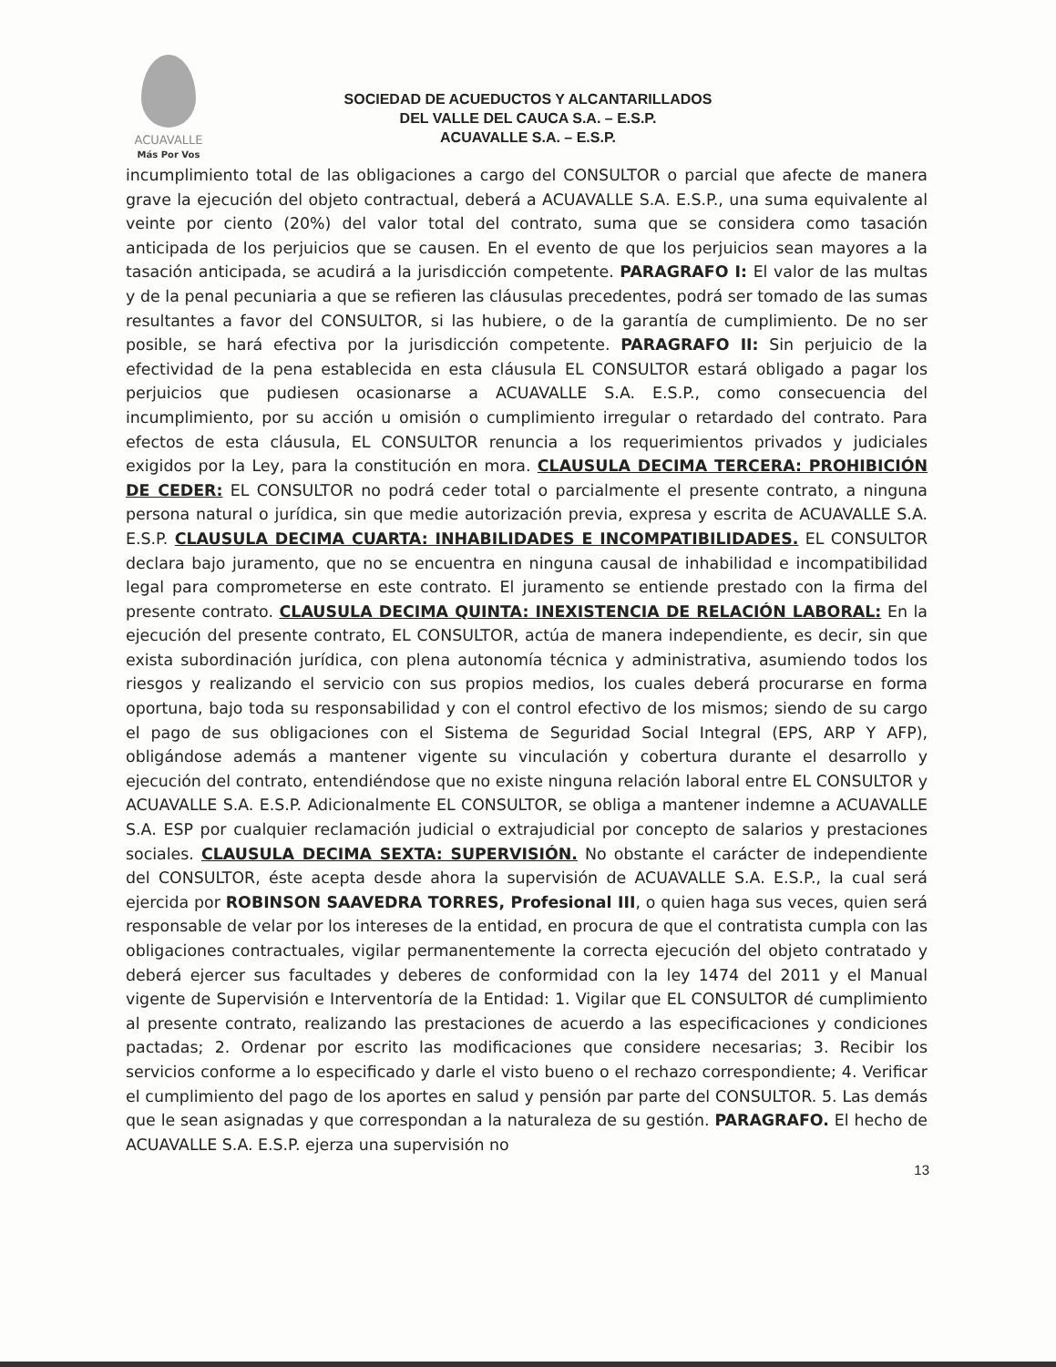ACUAVALLE
Más Por Vos
SOCIEDAD DE ACUEDUCTOS Y ALCANTARILLADOS
DEL VALLE DEL CAUCA S.A. – E.S.P.
ACUAVALLE S.A. – E.S.P.
incumplimiento total de las obligaciones a cargo del CONSULTOR o parcial que afecte de manera grave la ejecución del objeto contractual, deberá a ACUAVALLE S.A. E.S.P., una suma equivalente al veinte por ciento (20%) del valor total del contrato, suma que se considera como tasación anticipada de los perjuicios que se causen. En el evento de que los perjuicios sean mayores a la tasación anticipada, se acudirá a la jurisdicción competente. PARAGRAFO I: El valor de las multas y de la penal pecuniaria a que se refieren las cláusulas precedentes, podrá ser tomado de las sumas resultantes a favor del CONSULTOR, si las hubiere, o de la garantía de cumplimiento. De no ser posible, se hará efectiva por la jurisdicción competente. PARAGRAFO II: Sin perjuicio de la efectividad de la pena establecida en esta cláusula EL CONSULTOR estará obligado a pagar los perjuicios que pudiesen ocasionarse a ACUAVALLE S.A. E.S.P., como consecuencia del incumplimiento, por su acción u omisión o cumplimiento irregular o retardado del contrato. Para efectos de esta cláusula, EL CONSULTOR renuncia a los requerimientos privados y judiciales exigidos por la Ley, para la constitución en mora. CLAUSULA DECIMA TERCERA: PROHIBICIÓN DE CEDER: EL CONSULTOR no podrá ceder total o parcialmente el presente contrato, a ninguna persona natural o jurídica, sin que medie autorización previa, expresa y escrita de ACUAVALLE S.A. E.S.P. CLAUSULA DECIMA CUARTA: INHABILIDADES E INCOMPATIBILIDADES. EL CONSULTOR declara bajo juramento, que no se encuentra en ninguna causal de inhabilidad e incompatibilidad legal para comprometerse en este contrato. El juramento se entiende prestado con la firma del presente contrato. CLAUSULA DECIMA QUINTA: INEXISTENCIA DE RELACIÓN LABORAL: En la ejecución del presente contrato, EL CONSULTOR, actúa de manera independiente, es decir, sin que exista subordinación jurídica, con plena autonomía técnica y administrativa, asumiendo todos los riesgos y realizando el servicio con sus propios medios, los cuales deberá procurarse en forma oportuna, bajo toda su responsabilidad y con el control efectivo de los mismos; siendo de su cargo el pago de sus obligaciones con el Sistema de Seguridad Social Integral (EPS, ARP Y AFP), obligándose además a mantener vigente su vinculación y cobertura durante el desarrollo y ejecución del contrato, entendiéndose que no existe ninguna relación laboral entre EL CONSULTOR y ACUAVALLE S.A. E.S.P. Adicionalmente EL CONSULTOR, se obliga a mantener indemne a ACUAVALLE S.A. ESP por cualquier reclamación judicial o extrajudicial por concepto de salarios y prestaciones sociales. CLAUSULA DECIMA SEXTA: SUPERVISIÓN. No obstante el carácter de independiente del CONSULTOR, éste acepta desde ahora la supervisión de ACUAVALLE S.A. E.S.P., la cual será ejercida por ROBINSON SAAVEDRA TORRES, Profesional III, o quien haga sus veces, quien será responsable de velar por los intereses de la entidad, en procura de que el contratista cumpla con las obligaciones contractuales, vigilar permanentemente la correcta ejecución del objeto contratado y deberá ejercer sus facultades y deberes de conformidad con la ley 1474 del 2011 y el Manual vigente de Supervisión e Interventoría de la Entidad: 1. Vigilar que EL CONSULTOR dé cumplimiento al presente contrato, realizando las prestaciones de acuerdo a las especificaciones y condiciones pactadas; 2. Ordenar por escrito las modificaciones que considere necesarias; 3. Recibir los servicios conforme a lo especificado y darle el visto bueno o el rechazo correspondiente; 4. Verificar el cumplimiento del pago de los aportes en salud y pensión par parte del CONSULTOR. 5. Las demás que le sean asignadas y que correspondan a la naturaleza de su gestión. PARAGRAFO. El hecho de ACUAVALLE S.A. E.S.P. ejerza una supervisión no
13